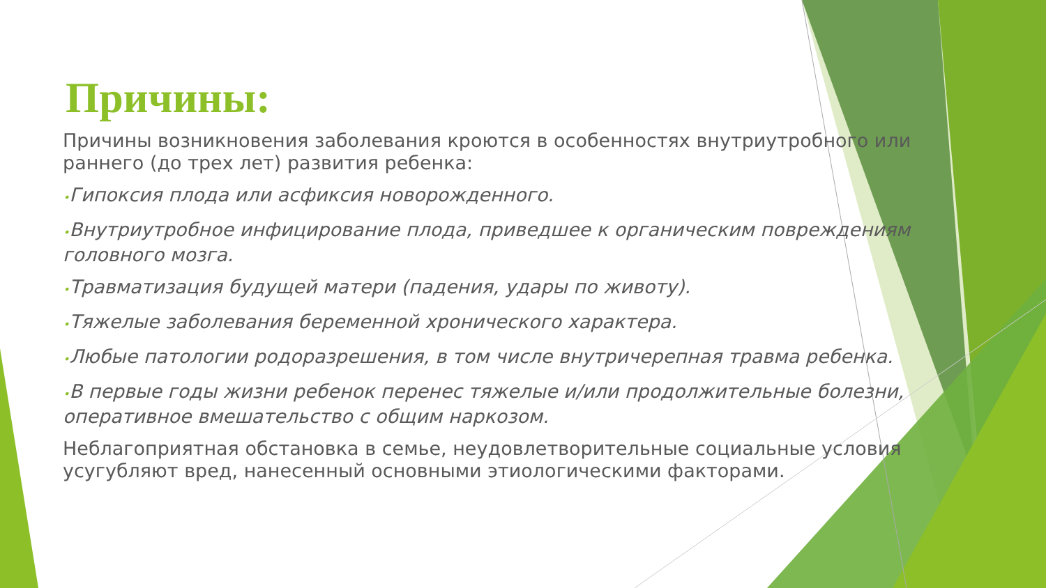Причины:
Причины возникновения заболевания кроются в особенностях внутриутробного или раннего (до трех лет) развития ребенка:
•Гипоксия плода или асфиксия новорожденного.
•Внутриутробное инфицирование плода, приведшее к органическим повреждениям головного мозга.
•Травматизация будущей матери (падения, удары по животу).
•Тяжелые заболевания беременной хронического характера.
•Любые патологии родоразрешения, в том числе внутричерепная травма ребенка.
•В первые годы жизни ребенок перенес тяжелые и/или продолжительные болезни, оперативное вмешательство с общим наркозом.
Неблагоприятная обстановка в семье, неудовлетворительные социальные условия усугубляют вред, нанесенный основными этиологическими факторами.